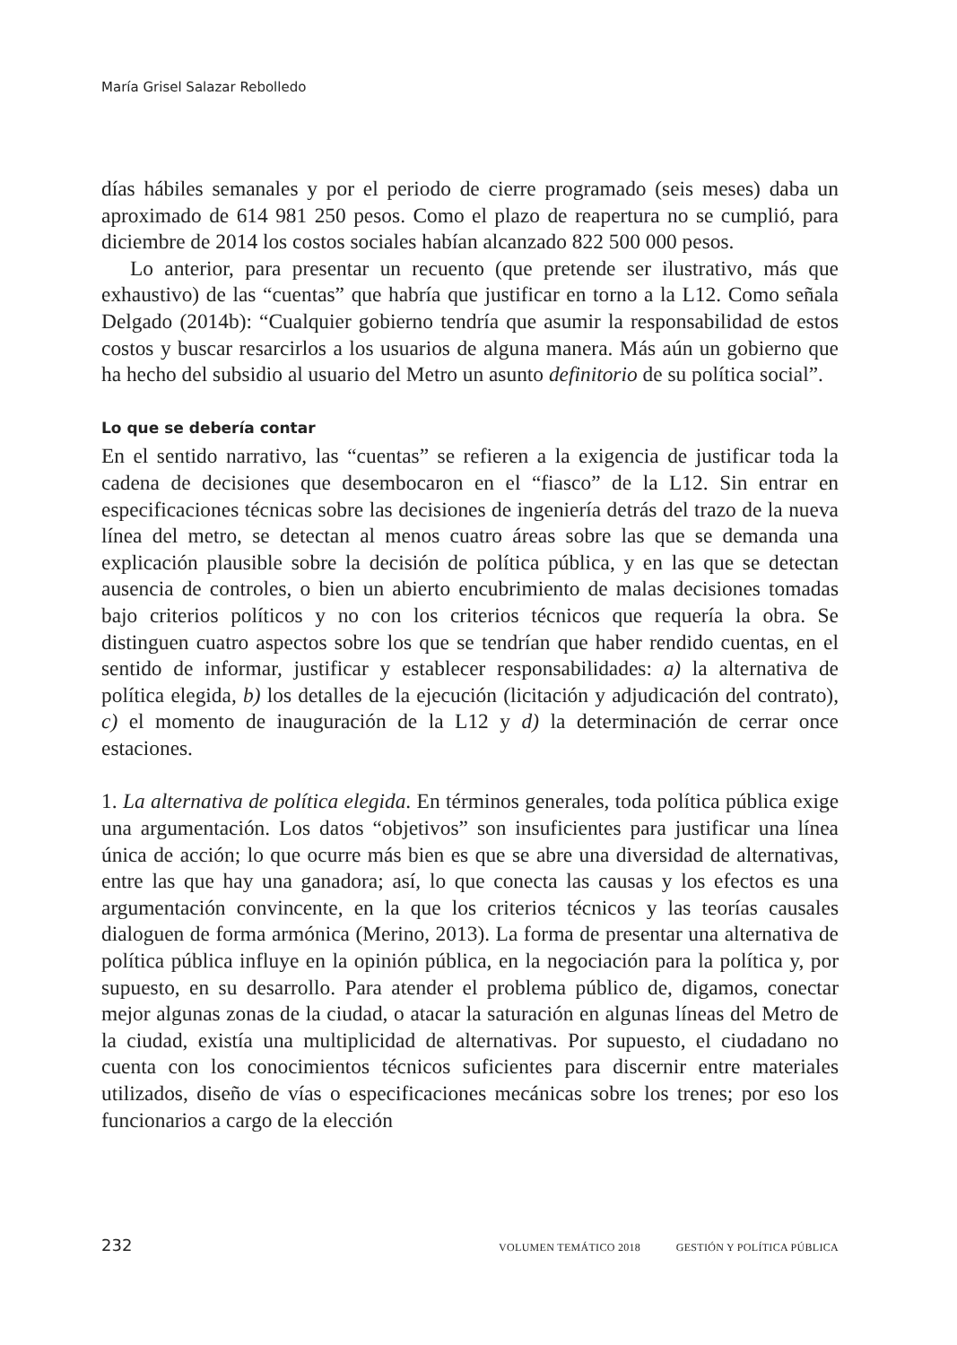María Grisel Salazar Rebolledo
días hábiles semanales y por el periodo de cierre programado (seis meses) daba un aproximado de 614 981 250 pesos. Como el plazo de reapertura no se cumplió, para diciembre de 2014 los costos sociales habían alcanzado 822 500 000 pesos.
Lo anterior, para presentar un recuento (que pretende ser ilustrativo, más que exhaustivo) de las “cuentas” que habría que justificar en torno a la L12. Como señala Delgado (2014b): “Cualquier gobierno tendría que asumir la responsabilidad de estos costos y buscar resarcirlos a los usuarios de alguna manera. Más aún un gobierno que ha hecho del subsidio al usuario del Metro un asunto definitorio de su política social”.
Lo que se debería contar
En el sentido narrativo, las “cuentas” se refieren a la exigencia de justificar toda la cadena de decisiones que desembocaron en el “fiasco” de la L12. Sin entrar en especificaciones técnicas sobre las decisiones de ingeniería detrás del trazo de la nueva línea del metro, se detectan al menos cuatro áreas sobre las que se demanda una explicación plausible sobre la decisión de política pública, y en las que se detectan ausencia de controles, o bien un abierto encubrimiento de malas decisiones tomadas bajo criterios políticos y no con los criterios técnicos que requería la obra. Se distinguen cuatro aspectos sobre los que se tendrían que haber rendido cuentas, en el sentido de informar, justificar y establecer responsabilidades: a) la alternativa de política elegida, b) los detalles de la ejecución (licitación y adjudicación del contrato), c) el momento de inauguración de la L12 y d) la determinación de cerrar once estaciones.
1. La alternativa de política elegida. En términos generales, toda política pública exige una argumentación. Los datos “objetivos” son insuficientes para justificar una línea única de acción; lo que ocurre más bien es que se abre una diversidad de alternativas, entre las que hay una ganadora; así, lo que conecta las causas y los efectos es una argumentación convincente, en la que los criterios técnicos y las teorías causales dialoguen de forma armónica (Merino, 2013). La forma de presentar una alternativa de política pública influye en la opinión pública, en la negociación para la política y, por supuesto, en su desarrollo. Para atender el problema público de, digamos, conectar mejor algunas zonas de la ciudad, o atacar la saturación en algunas líneas del Metro de la ciudad, existía una multiplicidad de alternativas. Por supuesto, el ciudadano no cuenta con los conocimientos técnicos suficientes para discernir entre materiales utilizados, diseño de vías o especificaciones mecánicas sobre los trenes; por eso los funcionarios a cargo de la elección
232 VOLUMEN TEMÁTICO 2018 GESTIÓN Y POLÍTICA PÚBLICA